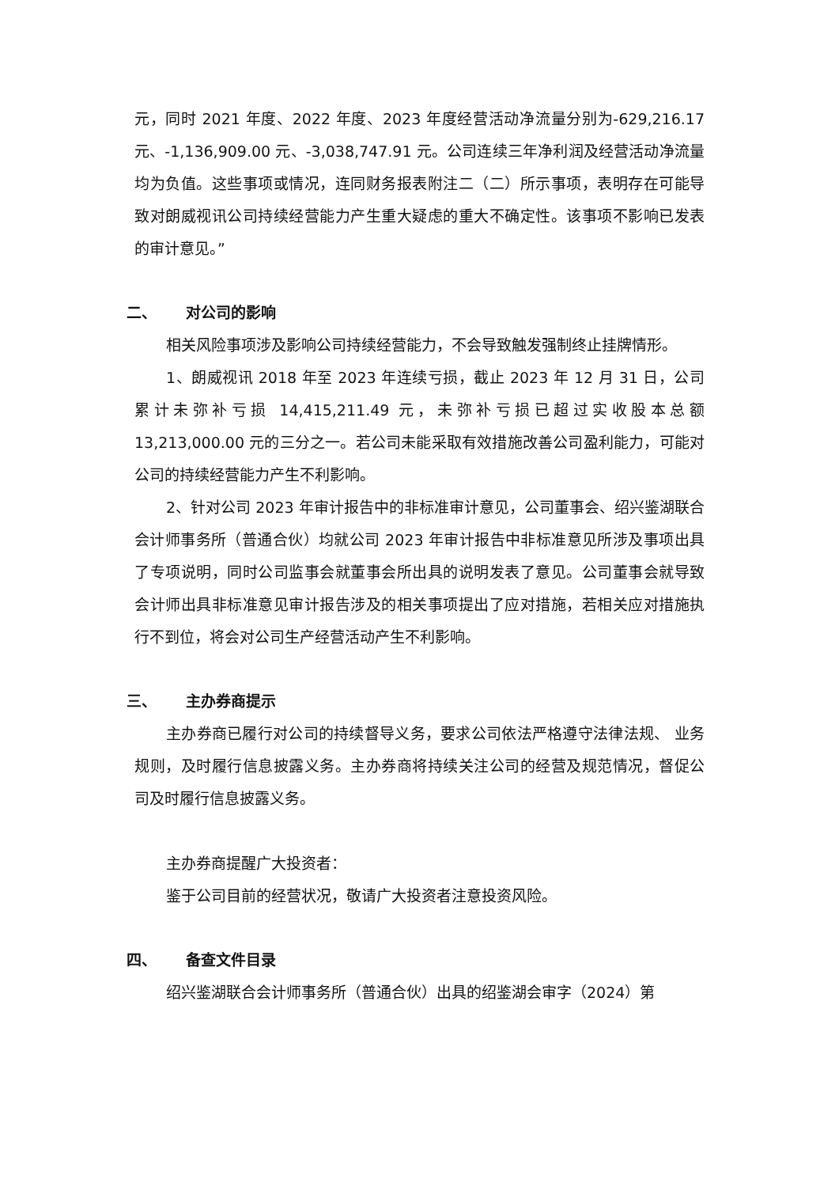元，同时 2021 年度、2022 年度、2023 年度经营活动净流量分别为-629,216.17 元、-1,136,909.00 元、-3,038,747.91 元。公司连续三年净利润及经营活动净流量均为负值。这些事项或情况，连同财务报表附注二（二）所示事项，表明存在可能导致对朗威视讯公司持续经营能力产生重大疑虑的重大不确定性。该事项不影响已发表的审计意见。”
二、 对公司的影响
相关风险事项涉及影响公司持续经营能力，不会导致触发强制终止挂牌情形。
1、朗威视讯 2018 年至 2023 年连续亏损，截止 2023 年 12 月 31 日，公司累计未弥补亏损 14,415,211.49 元，未弥补亏损已超过实收股本总额 13,213,000.00 元的三分之一。若公司未能采取有效措施改善公司盈利能力，可能对公司的持续经营能力产生不利影响。
2、针对公司 2023 年审计报告中的非标准审计意见，公司董事会、绍兴鉴湖联合会计师事务所（普通合伙）均就公司 2023 年审计报告中非标准意见所涉及事项出具了专项说明，同时公司监事会就董事会所出具的说明发表了意见。公司董事会就导致会计师出具非标准意见审计报告涉及的相关事项提出了应对措施，若相关应对措施执行不到位，将会对公司生产经营活动产生不利影响。
三、 主办券商提示
主办券商已履行对公司的持续督导义务，要求公司依法严格遵守法律法规、 业务规则，及时履行信息披露义务。主办券商将持续关注公司的经营及规范情况，督促公司及时履行信息披露义务。
主办券商提醒广大投资者：
鉴于公司目前的经营状况，敬请广大投资者注意投资风险。
四、 备查文件目录
绍兴鉴湖联合会计师事务所（普通合伙）出具的绍鉴湖会审字（2024）第